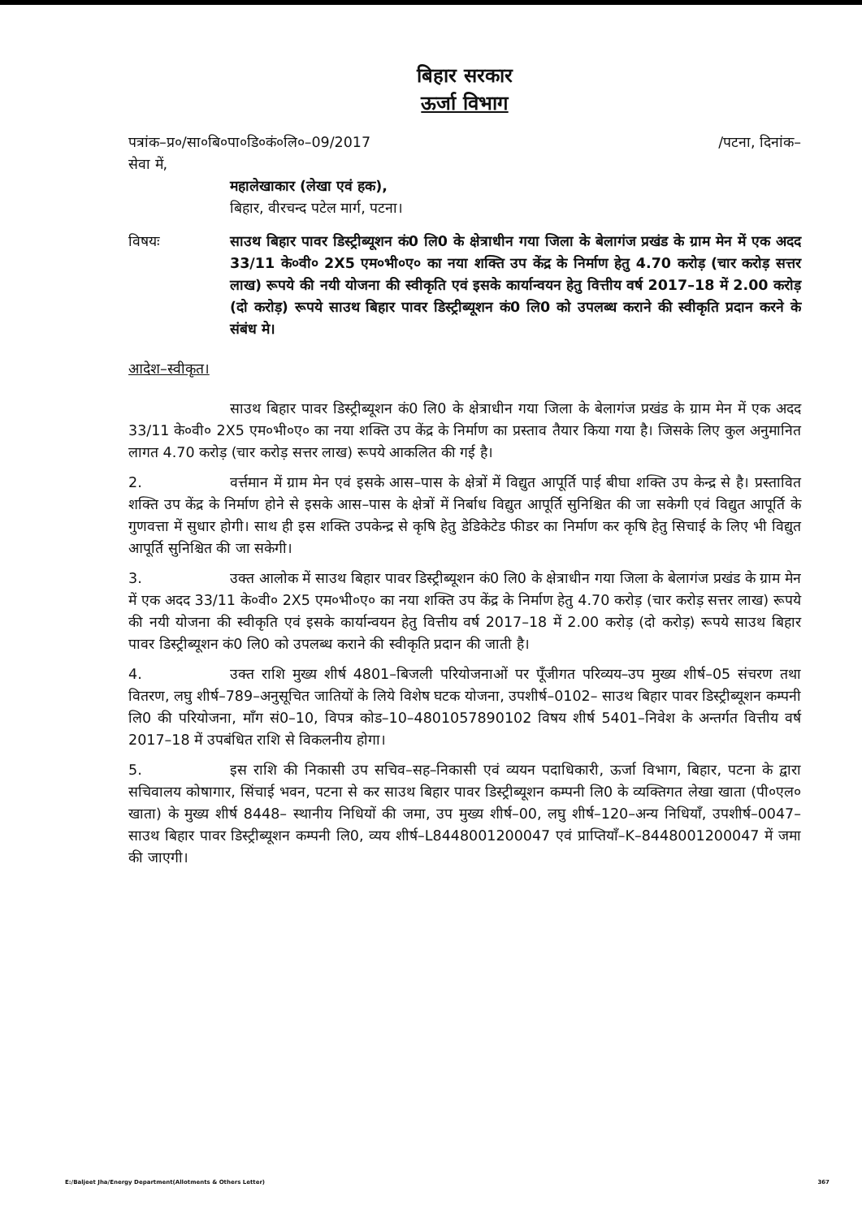बिहार सरकार
ऊर्जा विभाग
पत्रांक–प्र०/सा०बि०पा०डि०कं०लि०–09/2017 /पटना, दिनांक–
सेवा में,
महालेखाकार (लेखा एवं हक),
बिहार, वीरचन्द पटेल मार्ग, पटना।
विषयः साउथ बिहार पावर डिस्ट्रीब्यूशन कं0 लि0 के क्षेत्राधीन गया जिला के बेलागंज प्रखंड के ग्राम मेन में एक अदद 33/11 के०वी० 2X5 एम०भी०ए० का नया शक्ति उप केंद्र के निर्माण हेतु 4.70 करोड़ (चार करोड़ सत्तर लाख) रूपये की नयी योजना की स्वीकृति एवं इसके कार्यान्वयन हेतु वित्तीय वर्ष 2017–18 में 2.00 करोड़ (दो करोड़) रूपये साउथ बिहार पावर डिस्ट्रीब्यूशन कं0 लि0 को उपलब्ध कराने की स्वीकृति प्रदान करने के संबंध मे।
आदेश–स्वीकृत।
साउथ बिहार पावर डिस्ट्रीब्यूशन कं0 लि0 के क्षेत्राधीन गया जिला के बेलागंज प्रखंड के ग्राम मेन में एक अदद 33/11 के०वी० 2X5 एम०भी०ए० का नया शक्ति उप केंद्र के निर्माण का प्रस्ताव तैयार किया गया है। जिसके लिए कुल अनुमानित लागत 4.70 करोड़ (चार करोड़ सत्तर लाख) रूपये आकलित की गई है।
2. वर्त्तमान में ग्राम मेन एवं इसके आस–पास के क्षेत्रों में विद्युत आपूर्ति पाई बीघा शक्ति उप केन्द्र से है। प्रस्तावित शक्ति उप केंद्र के निर्माण होने से इसके आस–पास के क्षेत्रों में निर्बाध विद्युत आपूर्ति सुनिश्चित की जा सकेगी एवं विद्युत आपूर्ति के गुणवत्ता में सुधार होगी। साथ ही इस शक्ति उपकेन्द्र से कृषि हेतु डेडिकेटेड फीडर का निर्माण कर कृषि हेतु सिचाई के लिए भी विद्युत आपूर्ति सुनिश्चित की जा सकेगी।
3. उक्त आलोक में साउथ बिहार पावर डिस्ट्रीब्यूशन कं0 लि0 के क्षेत्राधीन गया जिला के बेलागंज प्रखंड के ग्राम मेन में एक अदद 33/11 के०वी० 2X5 एम०भी०ए० का नया शक्ति उप केंद्र के निर्माण हेतु 4.70 करोड़ (चार करोड़ सत्तर लाख) रूपये की नयी योजना की स्वीकृति एवं इसके कार्यान्वयन हेतु वित्तीय वर्ष 2017–18 में 2.00 करोड़ (दो करोड़) रूपये साउथ बिहार पावर डिस्ट्रीब्यूशन कं0 लि0 को उपलब्ध कराने की स्वीकृति प्रदान की जाती है।
4. उक्त राशि मुख्य शीर्ष 4801–बिजली परियोजनाओं पर पूँजीगत परिव्यय–उप मुख्य शीर्ष–05 संचरण तथा वितरण, लघु शीर्ष–789–अनुसूचित जातियों के लिये विशेष घटक योजना, उपशीर्ष–0102– साउथ बिहार पावर डिस्ट्रीब्यूशन कम्पनी लि0 की परियोजना, माँग सं0–10, विपत्र कोड–10–4801057890102 विषय शीर्ष 5401–निवेश के अन्तर्गत वित्तीय वर्ष 2017–18 में उपबंधित राशि से विकलनीय होगा।
5. इस राशि की निकासी उप सचिव–सह–निकासी एवं व्ययन पदाधिकारी, ऊर्जा विभाग, बिहार, पटना के द्वारा सचिवालय कोषागार, सिंचाई भवन, पटना से कर साउथ बिहार पावर डिस्ट्रीब्यूशन कम्पनी लि0 के व्यक्तिगत लेखा खाता (पी०एल० खाता) के मुख्य शीर्ष 8448– स्थानीय निधियों की जमा, उप मुख्य शीर्ष–00, लघु शीर्ष–120–अन्य निधियाँ, उपशीर्ष–0047– साउथ बिहार पावर डिस्ट्रीब्यूशन कम्पनी लि0, व्यय शीर्ष–L8448001200047 एवं प्राप्तियाँ–K–8448001200047 में जमा की जाएगी।
E:/Baljeet Jha/Energy Department(Allotments & Others Letter) 367